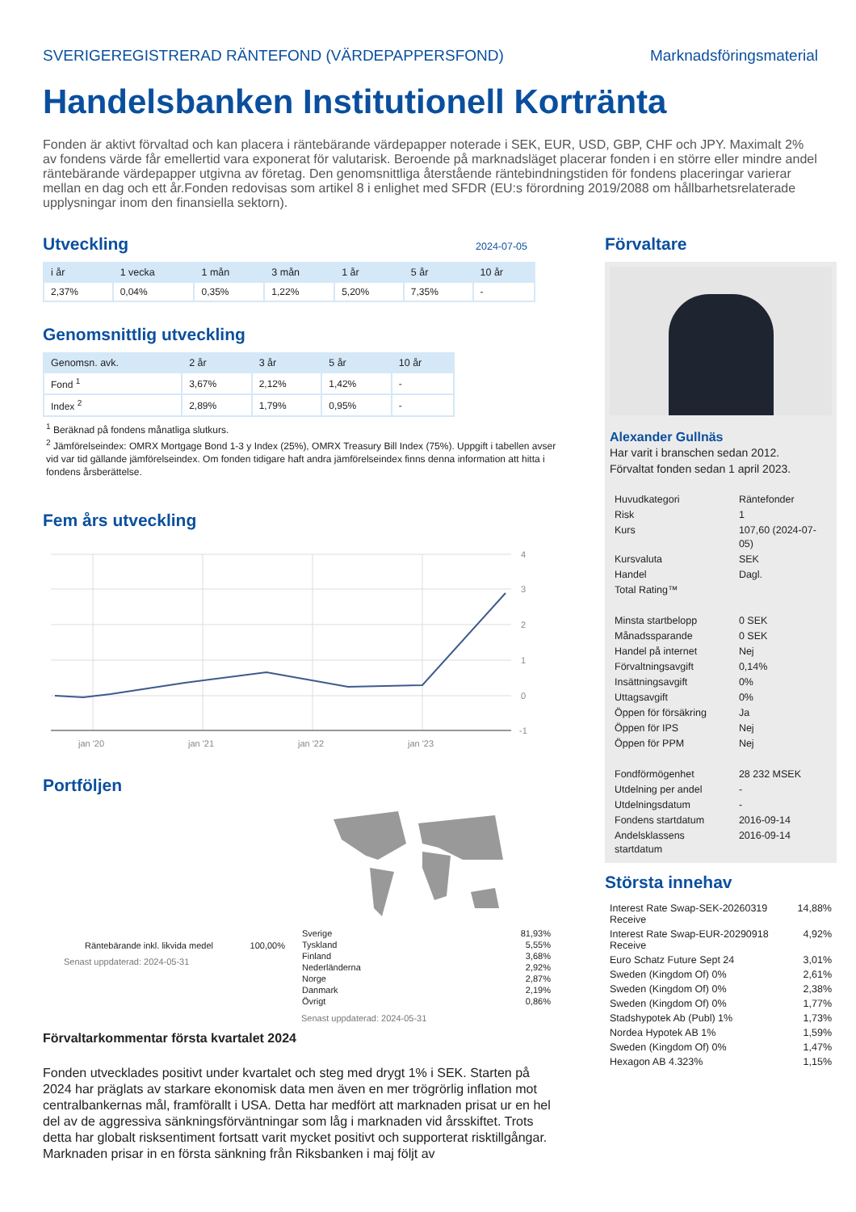SVERIGEREGISTRERAD RÄNTEFOND (VÄRDEPAPPERSFOND) Marknadsföringsmaterial
Handelsbanken Institutionell Kortränta
Fonden är aktivt förvaltad och kan placera i räntebärande värdepapper noterade i SEK, EUR, USD, GBP, CHF och JPY. Maximalt 2% av fondens värde får emellertid vara exponerat för valutarisk. Beroende på marknadsläget placerar fonden i en större eller mindre andel räntebärande värdepapper utgivna av företag. Den genomsnittliga återstående räntebindningstiden för fondens placeringar varierar mellan en dag och ett år.Fonden redovisas som artikel 8 i enlighet med SFDR (EU:s förordning 2019/2088 om hållbarhetsrelaterade upplysningar inom den finansiella sektorn).
Utveckling
2024-07-05
| i år | 1 vecka | 1 mån | 3 mån | 1 år | 5 år | 10 år |
| --- | --- | --- | --- | --- | --- | --- |
| 2,37% | 0,04% | 0,35% | 1,22% | 5,20% | 7,35% | - |
Genomsnittlig utveckling
| Genomsn. avk. | 2 år | 3 år | 5 år | 10 år |
| --- | --- | --- | --- | --- |
| Fond <sup>1</sup> | 3,67% | 2,12% | 1,42% | - |
| Index <sup>2</sup> | 2,89% | 1,79% | 0,95% | - |
<sup>1</sup> Beräknad på fondens månatliga slutkurs.
<sup>2</sup> Jämförelseindex: OMRX Mortgage Bond 1-3 y Index (25%), OMRX Treasury Bill Index (75%). Uppgift i tabellen avser vid var tid gällande jämförelseindex. Om fonden tidigare haft andra jämförelseindex finns denna information att hitta i fondens årsberättelse.
Fem års utveckling
4
3
2
1
0
-1
jan '20
jan '21
jan '22
jan '23
Portföljen
Räntebärande inkl. likvida medel 100,00%
Senast uppdaterad: 2024-05-31
| Sverige | 81,93% |
| Tyskland | 5,55% |
| Finland | 3,68% |
| Nederländerna | 2,92% |
| Norge | 2,87% |
| Danmark | 2,19% |
| Övrigt | 0,86% |
Senast uppdaterad: 2024-05-31
Förvaltarkommentar första kvartalet 2024
Fonden utvecklades positivt under kvartalet och steg med drygt 1% i SEK. Starten på 2024 har präglats av starkare ekonomisk data men även en mer trögrörlig inflation mot centralbankernas mål, framförallt i USA. Detta har medfört att marknaden prisat ur en hel del av de aggressiva sänkningsförväntningar som låg i marknaden vid årsskiftet. Trots detta har globalt risksentiment fortsatt varit mycket positivt och supporterat risktillgångar. Marknaden prisar in en första sänkning från Riksbanken i maj följt av
Förvaltare
Alexander Gullnäs
Har varit i branschen sedan 2012.
Förvaltat fonden sedan 1 april 2023.
| Huvudkategori | Räntefonder |
| Risk | 1 |
| Kurs | 107,60 (2024-07-05) |
| Kursvaluta | SEK |
| Handel | Dagl. |
| Total Rating™ | |
| Minsta startbelopp | 0 SEK |
| Månadssparande | 0 SEK |
| Handel på internet | Nej |
| Förvaltningsavgift | 0,14% |
| Insättningsavgift | 0% |
| Uttagsavgift | 0% |
| Öppen för försäkring | Ja |
| Öppen för IPS | Nej |
| Öppen för PPM | Nej |
| Fondförmögenhet | 28 232 MSEK |
| Utdelning per andel | - |
| Utdelningsdatum | - |
| Fondens startdatum | 2016-09-14 |
| Andelsklassens startdatum | 2016-09-14 |
Största innehav
| Interest Rate Swap-SEK-20260319 Receive | 14,88% |
| Interest Rate Swap-EUR-20290918 Receive | 4,92% |
| Euro Schatz Future Sept 24 | 3,01% |
| Sweden (Kingdom Of) 0% | 2,61% |
| Sweden (Kingdom Of) 0% | 2,38% |
| Sweden (Kingdom Of) 0% | 1,77% |
| Stadshypotek Ab (Publ) 1% | 1,73% |
| Nordea Hypotek AB 1% | 1,59% |
| Sweden (Kingdom Of) 0% | 1,47% |
| Hexagon AB 4.323% | 1,15% |